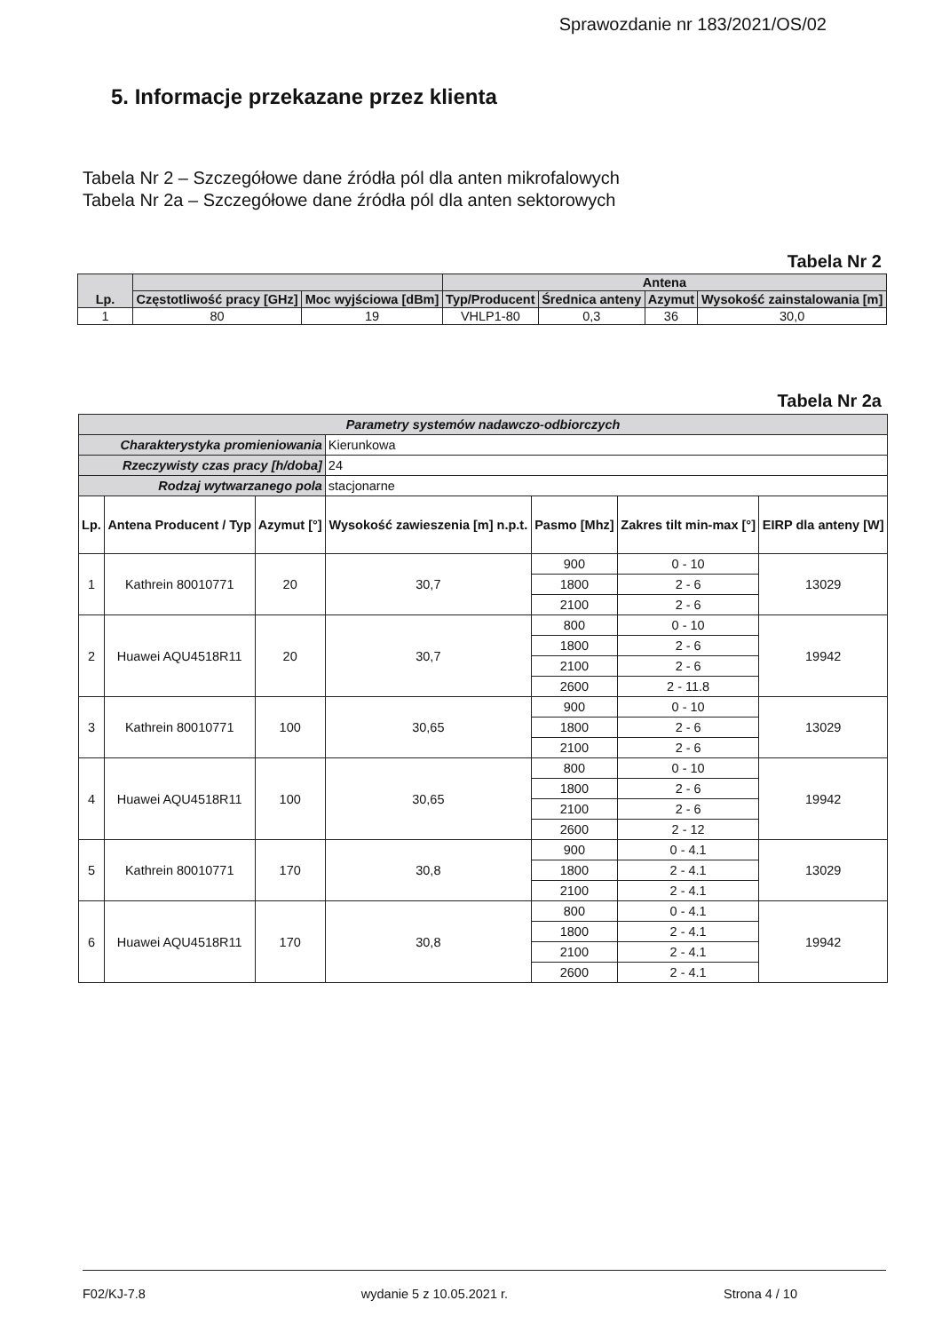Sprawozdanie nr 183/2021/OS/02
5. Informacje przekazane przez klienta
Tabela Nr 2 – Szczegółowe dane źródła pól dla anten mikrofalowych
Tabela Nr 2a – Szczegółowe dane źródła pól dla anten sektorowych
Tabela Nr 2
| Lp. | | | Antena | | | |
| --- | --- | --- | --- | --- | --- | --- |
| | Częstotliwość pracy [GHz] | Moc wyjściowa [dBm] | Typ/Producent | Średnica anteny | Azymut | Wysokość zainstalowania [m] |
| 1 | 80 | 19 | VHLP1-80 | 0,3 | 36 | 30,0 |
Tabela Nr 2a
| Parametry systemów nadawczo-odbiorczych | | | | | | |
| Charakterystyka promieniowania | | | Kierunkowa | | | |
| Rzeczywisty czas pracy [h/doba] | | | 24 | | | |
| Rodzaj wytwarzanego pola | | | stacjonarne | | | |
| Lp. | Antena Producent / Typ | Azymut [°] | Wysokość zawieszenia [m] n.p.t. | Pasmo [Mhz] | Zakres tilt min-max [°] | EIRP dla anteny [W] |
| 1 | Kathrein 80010771 | 20 | 30,7 | 900 | 0 - 10 | 13029 |
| | | | | 1800 | 2 - 6 | |
| | | | | 2100 | 2 - 6 | |
| 2 | Huawei AQU4518R11 | 20 | 30,7 | 800 | 0 - 10 | 19942 |
| | | | | 1800 | 2 - 6 | |
| | | | | 2100 | 2 - 6 | |
| | | | | 2600 | 2 - 11.8 | |
| 3 | Kathrein 80010771 | 100 | 30,65 | 900 | 0 - 10 | 13029 |
| | | | | 1800 | 2 - 6 | |
| | | | | 2100 | 2 - 6 | |
| 4 | Huawei AQU4518R11 | 100 | 30,65 | 800 | 0 - 10 | 19942 |
| | | | | 1800 | 2 - 6 | |
| | | | | 2100 | 2 - 6 | |
| | | | | 2600 | 2 - 12 | |
| 5 | Kathrein 80010771 | 170 | 30,8 | 900 | 0 - 4.1 | 13029 |
| | | | | 1800 | 2 - 4.1 | |
| | | | | 2100 | 2 - 4.1 | |
| 6 | Huawei AQU4518R11 | 170 | 30,8 | 800 | 0 - 4.1 | 19942 |
| | | | | 1800 | 2 - 4.1 | |
| | | | | 2100 | 2 - 4.1 | |
| | | | | 2600 | 2 - 4.1 | |
F02/KJ-7.8 wydanie 5 z 10.05.2021 r. Strona 4 / 10